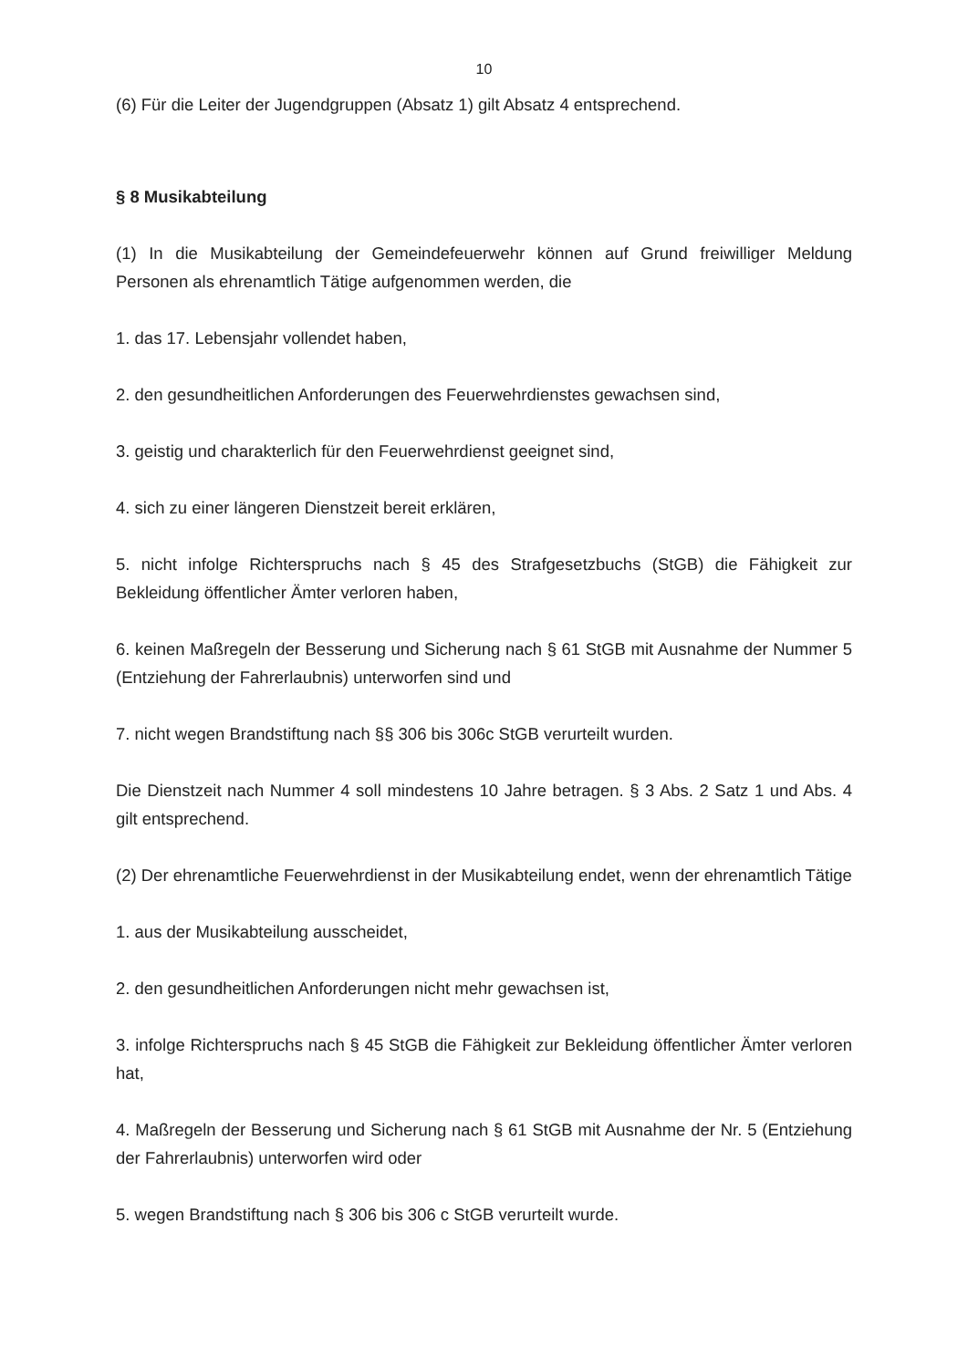10
(6) Für die Leiter der Jugendgruppen (Absatz 1) gilt Absatz 4 entsprechend.
§ 8 Musikabteilung
(1) In die Musikabteilung der Gemeindefeuerwehr können auf Grund freiwilliger Meldung Personen als ehrenamtlich Tätige aufgenommen werden, die
1. das 17. Lebensjahr vollendet haben,
2. den gesundheitlichen Anforderungen des Feuerwehrdienstes gewachsen sind,
3. geistig und charakterlich für den Feuerwehrdienst geeignet sind,
4. sich zu einer längeren Dienstzeit bereit erklären,
5. nicht infolge Richterspruchs nach § 45 des Strafgesetzbuchs (StGB) die Fähigkeit zur Bekleidung öffentlicher Ämter verloren haben,
6. keinen Maßregeln der Besserung und Sicherung nach § 61 StGB mit Ausnahme der Nummer 5 (Entziehung der Fahrerlaubnis) unterworfen sind und
7. nicht wegen Brandstiftung nach §§ 306 bis 306c StGB verurteilt wurden.
Die Dienstzeit nach Nummer 4 soll mindestens 10 Jahre betragen. § 3 Abs. 2 Satz 1 und Abs. 4 gilt entsprechend.
(2) Der ehrenamtliche Feuerwehrdienst in der Musikabteilung endet, wenn der ehrenamtlich Tätige
1. aus der Musikabteilung ausscheidet,
2. den gesundheitlichen Anforderungen nicht mehr gewachsen ist,
3. infolge Richterspruchs nach § 45 StGB die Fähigkeit zur Bekleidung öffentlicher Ämter verloren hat,
4. Maßregeln der Besserung und Sicherung nach § 61 StGB mit Ausnahme der Nr. 5 (Entziehung der Fahrerlaubnis) unterworfen wird oder
5. wegen Brandstiftung nach § 306 bis 306 c StGB verurteilt wurde.